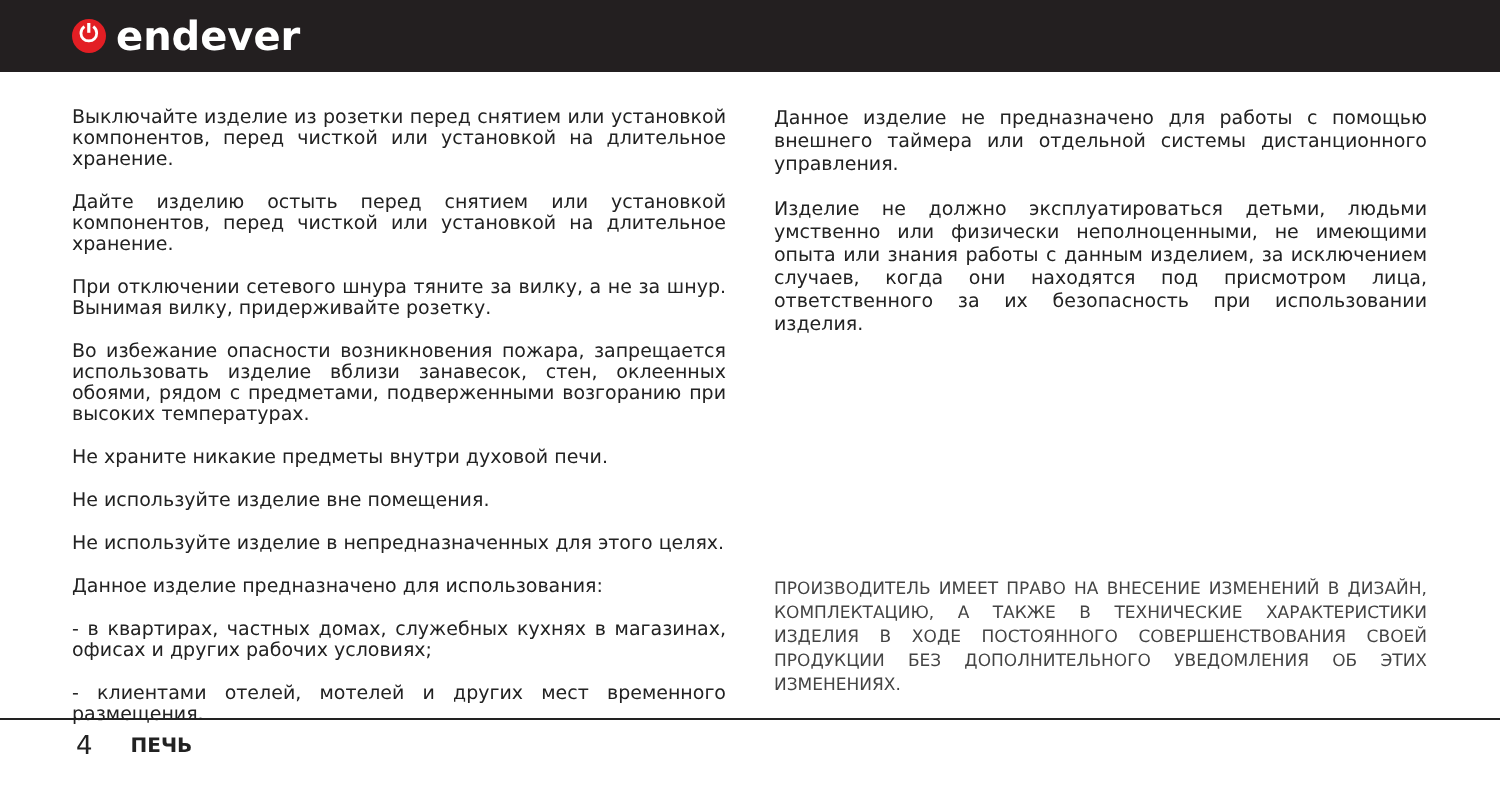⏻ endever
Выключайте изделие из розетки перед снятием или установкой компонентов, перед чисткой или установкой на длительное хранение.
Дайте изделию остыть перед снятием или установкой компонентов, перед чисткой или установкой на длительное хранение.
При отключении сетевого шнура тяните за вилку, а не за шнур. Вынимая вилку, придерживайте розетку.
Во избежание опасности возникновения пожара, запрещается использовать изделие вблизи занавесок, стен, оклеенных обоями, рядом с предметами, подверженными возгоранию при высоких температурах.
Не храните никакие предметы внутри духовой печи.
Не используйте изделие вне помещения.
Не используйте изделие в непредназначенных для этого целях.
Данное изделие предназначено для использования:
- в квартирах, частных домах, служебных кухнях в магазинах, офисах и других рабочих условиях;
- клиентами отелей, мотелей и других мест временного размещения.
Данное изделие не предназначено для работы с помощью внешнего таймера или отдельной системы дистанционного управления.
Изделие не должно эксплуатироваться детьми, людьми умственно или физически неполноценными, не имеющими опыта или знания работы с данным изделием, за исключением случаев, когда они находятся под присмотром лица, ответственного за их безопасность при использовании изделия.
ПРОИЗВОДИТЕЛЬ ИМЕЕТ ПРАВО НА ВНЕСЕНИЕ ИЗМЕНЕНИЙ В ДИЗАЙН, КОМПЛЕКТАЦИЮ, А ТАКЖЕ В ТЕХНИЧЕСКИЕ ХАРАКТЕРИСТИКИ ИЗДЕЛИЯ В ХОДЕ ПОСТОЯННОГО СОВЕРШЕНСТВОВАНИЯ СВОЕЙ ПРОДУКЦИИ БЕЗ ДОПОЛНИТЕЛЬНОГО УВЕДОМЛЕНИЯ ОБ ЭТИХ ИЗМЕНЕНИЯХ.
4 ПЕЧЬ